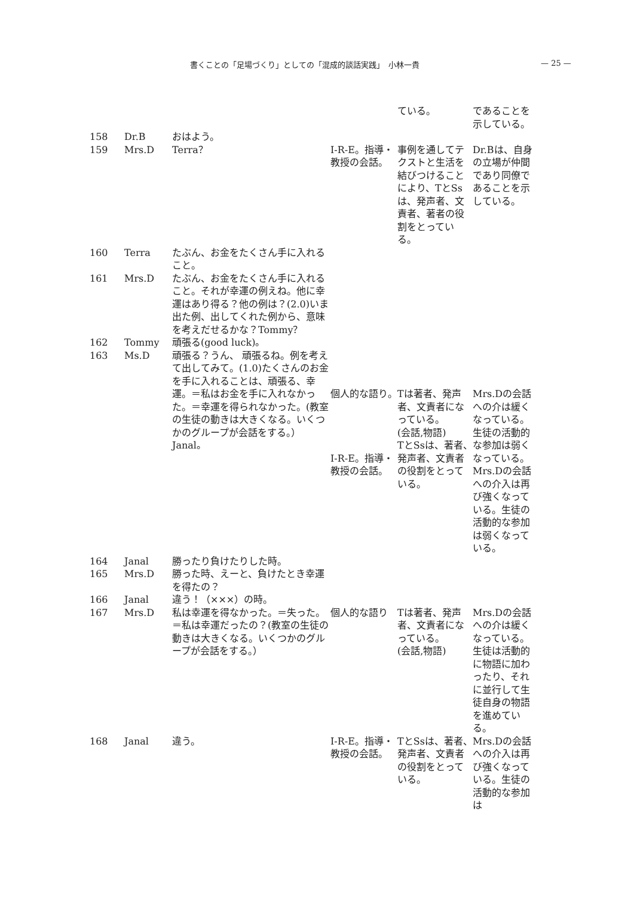書くことの「足場づくり」としての「混成的談話実践」　小林一貴 — 25 —
| | | | | ている。 | であることを示している。 |
| 158 | Dr.B | おはよう。 | | | |
| 159 | Mrs.D | Terra？ | I-R-E。指導・教授の会話。 | 事例を通してテクストと生活を結びつけることにより、TとSsは、発声者、文責者、著者の役割をとっている。 | Dr.Bは、自身の立場が仲間であり同僚であることを示している。 |
| 160 | Terra | たぶん、お金をたくさん手に入れること。 | | | |
| 161 | Mrs.D | たぶん、お金をたくさん手に入れること。それが幸運の例えね。他に幸運はあり得る？他の例は？(2.0)いま出た例、出してくれた例から、意味を考えだせるかな？Tommy？ | | | |
| 162 | Tommy | 頑張る(good luck)。 | | | |
| 163 | Ms.D | 頑張る？うん、 頑張るね。例を考えて出してみて。(1.0)たくさんのお金を手に入れることは、頑張る、幸運。＝私はお金を手に入れなかった。＝幸運を得られなかった。(教室の生徒の動きは大きくなる。いくつかのグループが会話をする。）Janal。 | 個人的な語り。 I-R-E。指導・教授の会話。 | Tは著者、発声者、文責者になっている。 (会話,物語) TとSsは、著者、発声者、文責者の役割をとっている。 | Mrs.Dの会話への介は緩くなっている。生徒の活動的な参加は弱くなっている。 Mrs.Dの会話への介入は再び強くなっている。生徒の活動的な参加は弱くなっている。 |
| 164 | Janal | 勝ったり負けたりした時。 | | | |
| 165 | Mrs.D | 勝った時、えーと、負けたとき幸運を得たの？ | | | |
| 166 | Janal | 違う！（×××）の時。 | | | |
| 167 | Mrs.D | 私は幸運を得なかった。＝失った。＝私は幸運だったの？(教室の生徒の動きは大きくなる。いくつかのグループが会話をする。） | 個人的な語り | Tは著者、発声者、文責者になっている。 (会話,物語) | Mrs.Dの会話への介は緩くなっている。 生徒は活動的に物語に加わったり、それに並行して生徒自身の物語を進めている。 |
| 168 | Janal | 違う。 | I-R-E。指導・教授の会話。 | TとSsは、著者、発声者、文責者の役割をとっている。 | Mrs.Dの会話への介入は再び強くなっている。生徒の活動的な参加は |